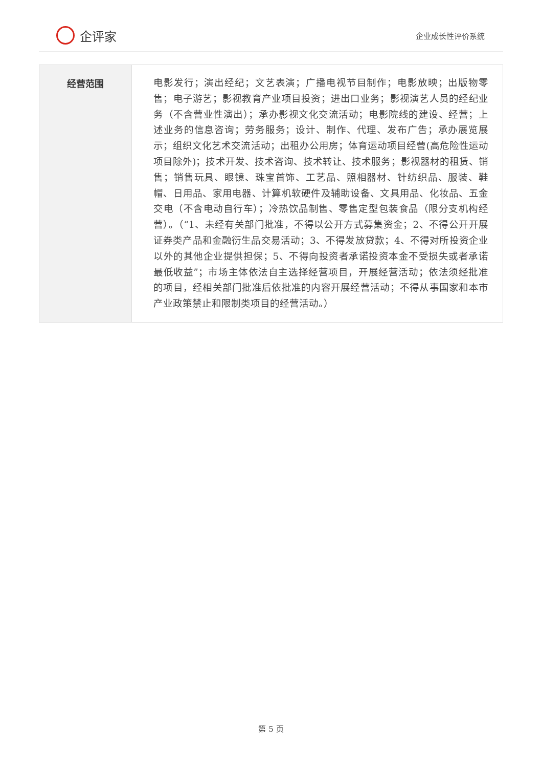企评家
企业成长性评价系统
| 经营范围 | 电影发行；演出经纪；文艺表演；广播电视节目制作；电影放映；出版物零售；电子游艺；影视教育产业项目投资；进出口业务；影视演艺人员的经纪业务（不含营业性演出）；承办影视文化交流活动；电影院线的建设、经营；上述业务的信息咨询；劳务服务；设计、制作、代理、发布广告；承办展览展示；组织文化艺术交流活动；出租办公用房；体育运动项目经营(高危险性运动项目除外)；技术开发、技术咨询、技术转让、技术服务；影视器材的租赁、销售；销售玩具、眼镜、珠宝首饰、工艺品、照相器材、针纺织品、服装、鞋帽、日用品、家用电器、计算机软硬件及辅助设备、文具用品、化妆品、五金交电（不含电动自行车）；冷热饮品制售、零售定型包装食品（限分支机构经营）。（“1、未经有关部门批准，不得以公开方式募集资金；2、不得公开开展证券类产品和金融衍生品交易活动；3、不得发放贷款；4、不得对所投资企业以外的其他企业提供担保；5、不得向投资者承诺投资本金不受损失或者承诺最低收益”；市场主体依法自主选择经营项目，开展经营活动；依法须经批准的项目，经相关部门批准后依批准的内容开展经营活动；不得从事国家和本市产业政策禁止和限制类项目的经营活动。） |
第 5 页